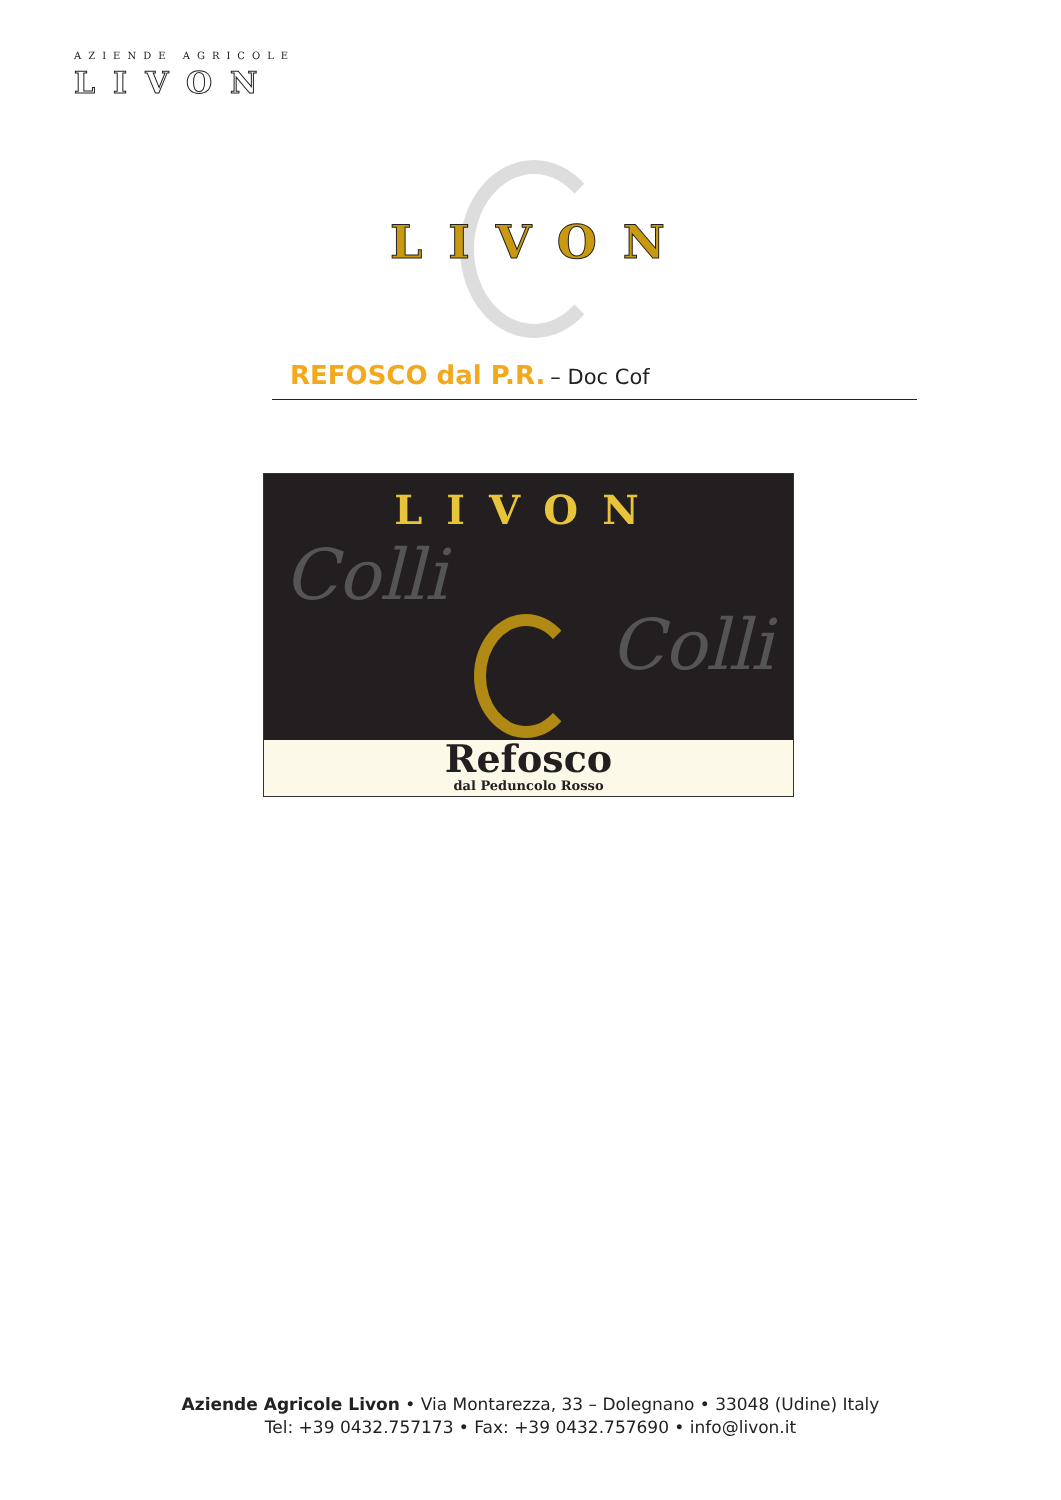AZIENDE AGRICOLE
LIVON
LIVON
REFOSCO dal P.R. – Doc Cof
LIVON
Colli
Colli
Refosco
dal Peduncolo Rosso
Aziende Agricole Livon • Via Montarezza, 33 – Dolegnano • 33048 (Udine) Italy
Tel: +39 0432.757173 • Fax: +39 0432.757690 • info@livon.it